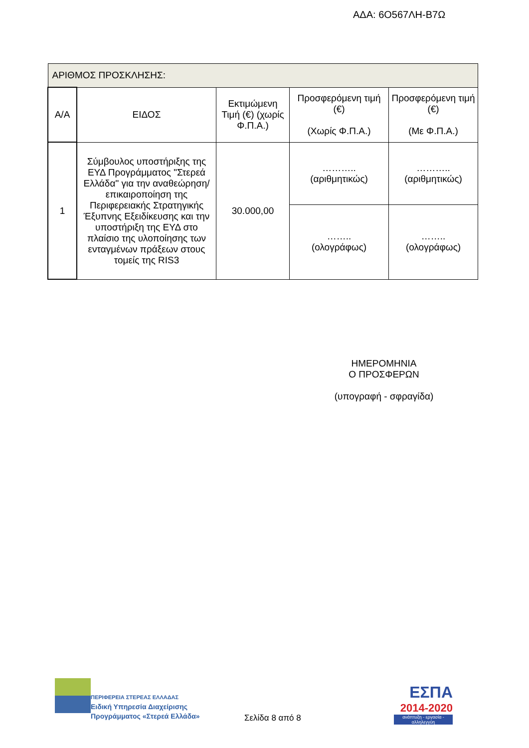ΑΔΑ: 6Ο567ΛΗ-Β7Ω
| ΑΡΙΘΜΟΣ ΠΡΟΣΚΛΗΣΗΣ: | | | | |
| Α/Α | ΕΙΔΟΣ | Εκτιμώμενη Τιμή (€) (χωρίς Φ.Π.Α.) | Προσφερόμενη τιμή (€) (Χωρίς Φ.Π.Α.) | Προσφερόμενη τιμή (€) (Με Φ.Π.Α.) |
| 1 | Σύμβουλος υποστήριξης της ΕΥΔ Προγράμματος "Στερεά Ελλάδα" για την αναθεώρηση/επικαιροποίηση της Περιφερειακής Στρατηγικής Έξυπνης Εξειδίκευσης και την υποστήριξη της ΕΥΔ στο πλαίσιο της υλοποίησης των ενταγμένων πράξεων στους τομείς της RIS3 | 30.000,00 | ……….. (αριθμητικώς) | ……….. (αριθμητικώς) |
| | | | …….. (ολογράφως) | …….. (ολογράφως) |
ΗΜΕΡΟΜΗΝΙΑ
Ο ΠΡΟΣΦΕΡΩΝ
(υπογραφή - σφραγίδα)
ΠΕΡΙΦΕΡΕΙΑ ΣΤΕΡΕΑΣ ΕΛΛΑΔΑΣ
Ειδική Υπηρεσία Διαχείρισης
Προγράμματος «Στερεά Ελλάδα»
Σελίδα 8 από 8
ΕΣΠΑ
2014-2020
ανάπτυξη - εργασία - αλληλεγγύη